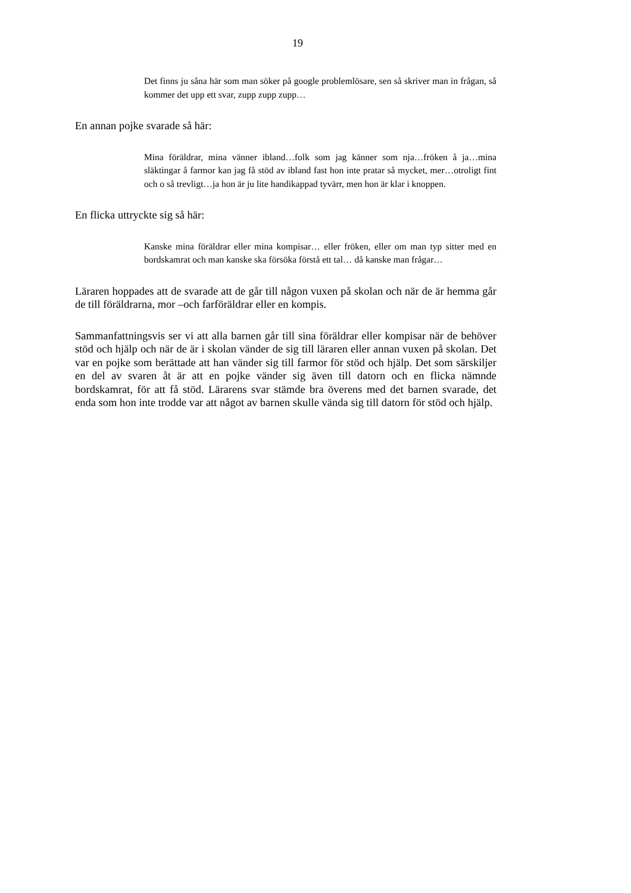19
Det finns ju såna här som man söker på google problemlösare, sen så skriver man in frågan, så kommer det upp ett svar, zupp zupp zupp…
En annan pojke svarade så här:
Mina föräldrar, mina vänner ibland…folk som jag känner som nja…fröken å ja…mina släktingar å farmor kan jag få stöd av ibland fast hon inte pratar så mycket, mer…otroligt fint och o så trevligt…ja hon är ju lite handikappad tyvärr, men hon är klar i knoppen.
En flicka uttryckte sig så här:
Kanske mina föräldrar eller mina kompisar… eller fröken, eller om man typ sitter med en bordskamrat och man kanske ska försöka förstå ett tal… då kanske man frågar…
Läraren hoppades att de svarade att de går till någon vuxen på skolan och när de är hemma går de till föräldrarna, mor –och farföräldrar eller en kompis.
Sammanfattningsvis ser vi att alla barnen går till sina föräldrar eller kompisar när de behöver stöd och hjälp och när de är i skolan vänder de sig till läraren eller annan vuxen på skolan. Det var en pojke som berättade att han vänder sig till farmor för stöd och hjälp. Det som särskiljer en del av svaren åt är att en pojke vänder sig även till datorn och en flicka nämnde bordskamrat, för att få stöd. Lärarens svar stämde bra överens med det barnen svarade, det enda som hon inte trodde var att något av barnen skulle vända sig till datorn för stöd och hjälp.